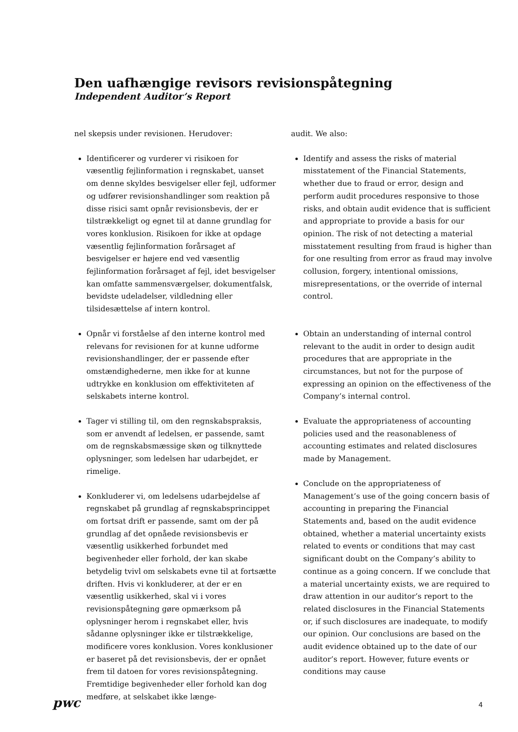Den uafhængige revisors revisionspåtegning
Independent Auditor’s Report
nel skepsis under revisionen. Herudover:
Identificerer og vurderer vi risikoen for væsentlig fejlinformation i regnskabet, uanset om denne skyldes besvigelser eller fejl, udformer og udfører revisionshandlinger som reaktion på disse risici samt opnår revisionsbevis, der er tilstrækkeligt og egnet til at danne grundlag for vores konklusion. Risikoen for ikke at opdage væsentlig fejlinformation forårsaget af besvigelser er højere end ved væsentlig fejlinformation forårsaget af fejl, idet besvigelser kan omfatte sammensværgelser, dokumentfalsk, bevidste udeladelser, vildledning eller tilsidesættelse af intern kontrol.
Opnår vi forståelse af den interne kontrol med relevans for revisionen for at kunne udforme revisionshandlinger, der er passende efter omstændighederne, men ikke for at kunne udtrykke en konklusion om effektiviteten af selskabets interne kontrol.
Tager vi stilling til, om den regnskabspraksis, som er anvendt af ledelsen, er passende, samt om de regnskabsmæssige skøn og tilknyttede oplysninger, som ledelsen har udarbejdet, er rimelige.
Konkluderer vi, om ledelsens udarbejdelse af regnskabet på grundlag af regnskabsprincippet om fortsat drift er passende, samt om der på grundlag af det opnåede revisionsbevis er væsentlig usikkerhed forbundet med begivenheder eller forhold, der kan skabe betydelig tvivl om selskabets evne til at fortsætte driften. Hvis vi konkluderer, at der er en væsentlig usikkerhed, skal vi i vores revisionspåtegning gøre opmærksom på oplysninger herom i regnskabet eller, hvis sådanne oplysninger ikke er tilstrækkelige, modificere vores konklusion. Vores konklusioner er baseret på det revisionsbevis, der er opnået frem til datoen for vores revisionspåtegning. Fremtidige begivenheder eller forhold kan dog medføre, at selskabet ikke længe-
audit. We also:
Identify and assess the risks of material misstatement of the Financial Statements, whether due to fraud or error, design and perform audit procedures responsive to those risks, and obtain audit evidence that is sufficient and appropriate to provide a basis for our opinion. The risk of not detecting a material misstatement resulting from fraud is higher than for one resulting from error as fraud may involve collusion, forgery, intentional omissions, misrepresentations, or the override of internal control.
Obtain an understanding of internal control relevant to the audit in order to design audit procedures that are appropriate in the circumstances, but not for the purpose of expressing an opinion on the effectiveness of the Company’s internal control.
Evaluate the appropriateness of accounting policies used and the reasonableness of accounting estimates and related disclosures made by Management.
Conclude on the appropriateness of Management’s use of the going concern basis of accounting in preparing the Financial Statements and, based on the audit evidence obtained, whether a material uncertainty exists related to events or conditions that may cast significant doubt on the Company’s ability to continue as a going concern. If we conclude that a material uncertainty exists, we are required to draw attention in our auditor’s report to the related disclosures in the Financial Statements or, if such disclosures are inadequate, to modify our opinion. Our conclusions are based on the audit evidence obtained up to the date of our auditor’s report. However, future events or conditions may cause
pwc 4